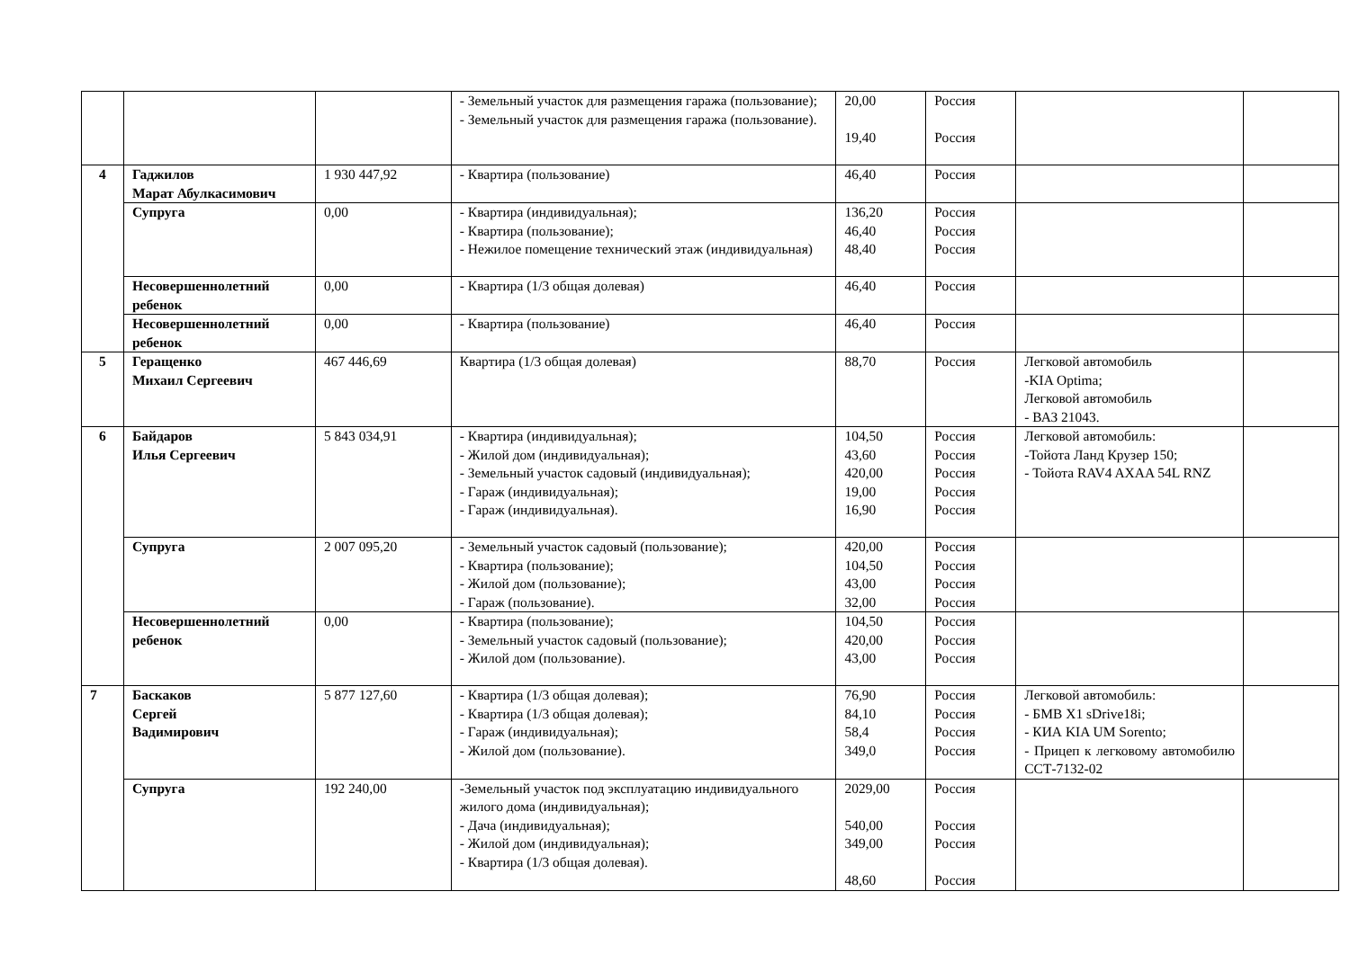| | | | - Земельный участок для размещения гаража (пользование); - Земельный участок для размещения гаража (пользование). | 20,00 19,40 | Россия Россия | | |
| 4 | Гаджилов Марат Абулкасимович | 1 930 447,92 | - Квартира (пользование) | 46,40 | Россия | | |
| | Супруга | 0,00 | - Квартира (индивидуальная); - Квартира (пользование); - Нежилое помещение технический этаж (индивидуальная) | 136,20 46,40 48,40 | Россия Россия Россия | | |
| | Несовершеннолетний ребенок | 0,00 | - Квартира (1/3 общая долевая) | 46,40 | Россия | | |
| | Несовершеннолетний ребенок | 0,00 | - Квартира (пользование) | 46,40 | Россия | | |
| 5 | Геращенко Михаил Сергеевич | 467 446,69 | Квартира (1/3 общая долевая) | 88,70 | Россия | Легковой автомобиль -KIA Optima; Легковой автомобиль - ВАЗ 21043. | |
| 6 | Байдаров Илья Сергеевич | 5 843 034,91 | - Квартира (индивидуальная); - Жилой дом (индивидуальная); - Земельный участок садовый (индивидуальная); - Гараж (индивидуальная); - Гараж (индивидуальная). | 104,50 43,60 420,00 19,00 16,90 | Россия Россия Россия Россия Россия | Легковой автомобиль: -Тойота Ланд Крузер 150; - Тойота RAV4 AXAA 54L RNZ | |
| | Супруга | 2 007 095,20 | - Земельный участок садовый (пользование); - Квартира (пользование); - Жилой дом (пользование); - Гараж (пользование). | 420,00 104,50 43,00 32,00 | Россия Россия Россия Россия | | |
| | Несовершеннолетний ребенок | 0,00 | - Квартира (пользование); - Земельный участок садовый (пользование); - Жилой дом (пользование). | 104,50 420,00 43,00 | Россия Россия Россия | | |
| 7 | Баскаков Сергей Вадимирович | 5 877 127,60 | - Квартира (1/3 общая долевая); - Квартира (1/3 общая долевая); - Гараж (индивидуальная); - Жилой дом (пользование). | 76,90 84,10 58,4 349,0 | Россия Россия Россия Россия | Легковой автомобиль: - БМВ X1 sDrive18i; - КИА KIA UM Sorento; - Прицеп к легковому автомобилю ССТ-7132-02 | |
| | Супруга | 192 240,00 | -Земельный участок под эксплуатацию индивидуального жилого дома (индивидуальная); - Дача (индивидуальная); - Жилой дом (индивидуальная); - Квартира (1/3 общая долевая). | 2029,00 540,00 349,00 48,60 | Россия Россия Россия Россия | | |